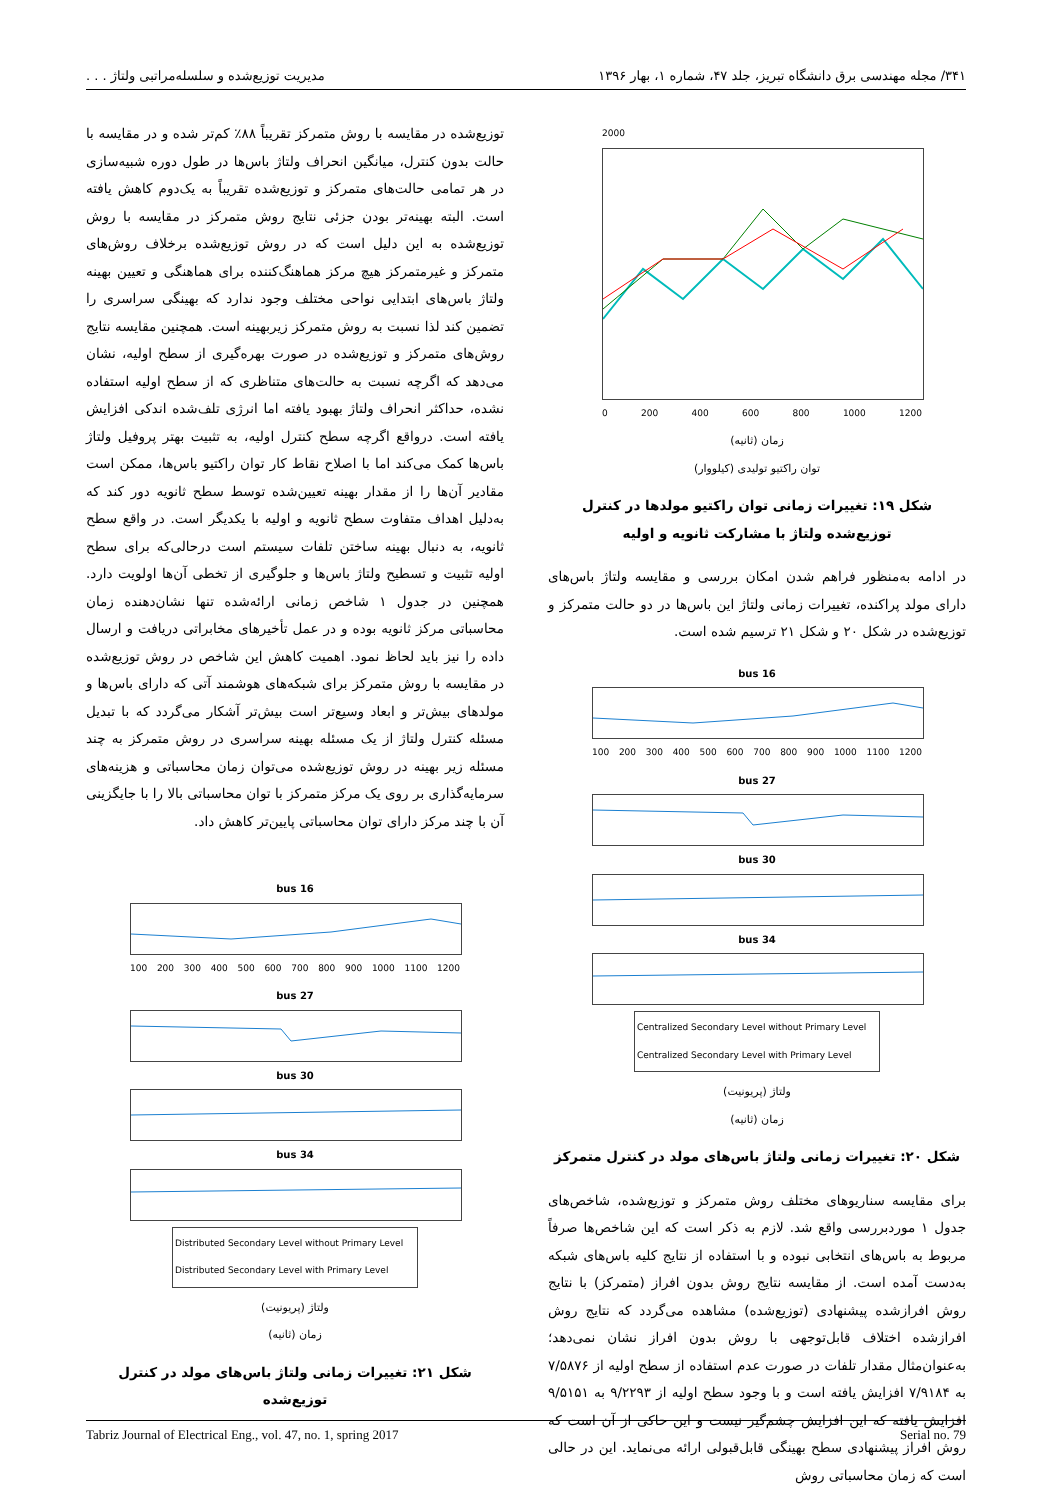۳۴۱/ مجله مهندسی برق دانشگاه تبریز، جلد ۴۷، شماره ۱، بهار ۱۳۹۶ مدیریت توزیع‌شده و سلسله‌مراتبی ولتاژ . . .
2000
0 200 400 600 800 1000 1200
زمان (ثانیه)
توان راکتیو تولیدی (کیلووار)
شکل ۱۹: تغییرات زمانی توان راکتیو مولدها در کنترل توزیع‌شده ولتاژ با مشارکت ثانویه و اولیه
در ادامه به‌منظور فراهم شدن امکان بررسی و مقایسه ولتاژ باس‌های دارای مولد پراکنده، تغییرات زمانی ولتاژ این باس‌ها در دو حالت متمرکز و توزیع‌شده در شکل ۲۰ و شکل ۲۱ ترسیم شده است.
bus 16
100 200 300 400 500 600 700 800 900 1000 1100 1200
bus 27
bus 30
bus 34
Centralized Secondary Level without Primary Level
Centralized Secondary Level with Primary Level
ولتاژ (پریونیت)
زمان (ثانیه)
شکل ۲۰: تغییرات زمانی ولتاژ باس‌های مولد در کنترل متمرکز
برای مقایسه سناریوهای مختلف روش متمرکز و توزیع‌شده، شاخص‌های جدول ۱ موردبررسی واقع شد. لازم به ذکر است که این شاخص‌ها صرفاً مربوط به باس‌های انتخابی نبوده و با استفاده از نتایج کلیه باس‌های شبکه به‌دست آمده است. از مقایسه نتایج روش بدون افراز (متمرکز) با نتایج روش افرازشده پیشنهادی (توزیع‌شده) مشاهده می‌گردد که نتایج روش افرازشده اختلاف قابل‌توجهی با روش بدون افراز نشان نمی‌دهد؛ به‌عنوان‌مثال مقدار تلفات در صورت عدم استفاده از سطح اولیه از ۷/۵۸۷۶ به ۷/۹۱۸۴ افزایش یافته است و با وجود سطح اولیه از ۹/۲۲۹۳ به ۹/۵۱۵۱ افزایش یافته که این افزایش چشم‌گیر نیست و این حاکی از آن است که روش افراز پیشنهادی سطح بهینگی قابل‌قبولی ارائه می‌نماید. این در حالی است که زمان محاسباتی روش
توزیع‌شده در مقایسه با روش متمرکز تقریباً ۸۸٪ کم‌تر شده و در مقایسه با حالت بدون کنترل، میانگین انحراف ولتاژ باس‌ها در طول دوره شبیه‌سازی در هر تمامی حالت‌های متمرکز و توزیع‌شده تقریباً به یک‌دوم کاهش یافته است. البته بهینه‌تر بودن جزئی نتایج روش متمرکز در مقایسه با روش توزیع‌شده به این دلیل است که در روش توزیع‌شده برخلاف روش‌های متمرکز و غیرمتمرکز هیچ مرکز هماهنگ‌کننده برای هماهنگی و تعیین بهینه ولتاژ باس‌های ابتدایی نواحی مختلف وجود ندارد که بهینگی سراسری را تضمین کند لذا نسبت به روش متمرکز زیربهینه است. همچنین مقایسه نتایج روش‌های متمرکز و توزیع‌شده در صورت بهره‌گیری از سطح اولیه، نشان می‌دهد که اگرچه نسبت به حالت‌های متناظری که از سطح اولیه استفاده نشده، حداکثر انحراف ولتاژ بهبود یافته اما انرژی تلف‌شده اندکی افزایش یافته است. درواقع اگرچه سطح کنترل اولیه، به تثبیت بهتر پروفیل ولتاژ باس‌ها کمک می‌کند اما با اصلاح نقاط کار توان راکتیو باس‌ها، ممکن است مقادیر آن‌ها را از مقدار بهینه تعیین‌شده توسط سطح ثانویه دور کند که به‌دلیل اهداف متفاوت سطح ثانویه و اولیه با یکدیگر است. در واقع سطح ثانویه، به دنبال بهینه ساختن تلفات سیستم است درحالی‌که برای سطح اولیه تثبیت و تسطیح ولتاژ باس‌ها و جلوگیری از تخطی آن‌ها اولویت دارد. همچنین در جدول ۱ شاخص زمانی ارائه‌شده تنها نشان‌دهنده زمان محاسباتی مرکز ثانویه بوده و در عمل تأخیرهای مخابراتی دریافت و ارسال داده را نیز باید لحاظ نمود. اهمیت کاهش این شاخص در روش توزیع‌شده در مقایسه با روش متمرکز برای شبکه‌های هوشمند آتی که دارای باس‌ها و مولدهای بیش‌تر و ابعاد وسیع‌تر است بیش‌تر آشکار می‌گردد که با تبدیل مسئله کنترل ولتاژ از یک مسئله بهینه سراسری در روش متمرکز به چند مسئله زیر بهینه در روش توزیع‌شده می‌توان زمان محاسباتی و هزینه‌های سرمایه‌گذاری بر روی یک مرکز متمرکز با توان محاسباتی بالا را با جایگزینی آن با چند مرکز دارای توان محاسباتی پایین‌تر کاهش داد.
bus 16
100 200 300 400 500 600 700 800 900 1000 1100 1200
bus 27
bus 30
bus 34
Distributed Secondary Level without Primary Level
Distributed Secondary Level with Primary Level
ولتاژ (پریونیت)
زمان (ثانیه)
شکل ۲۱: تغییرات زمانی ولتاژ باس‌های مولد در کنترل توزیع‌شده
Tabriz Journal of Electrical Eng., vol. 47, no. 1, spring 2017 Serial no. 79